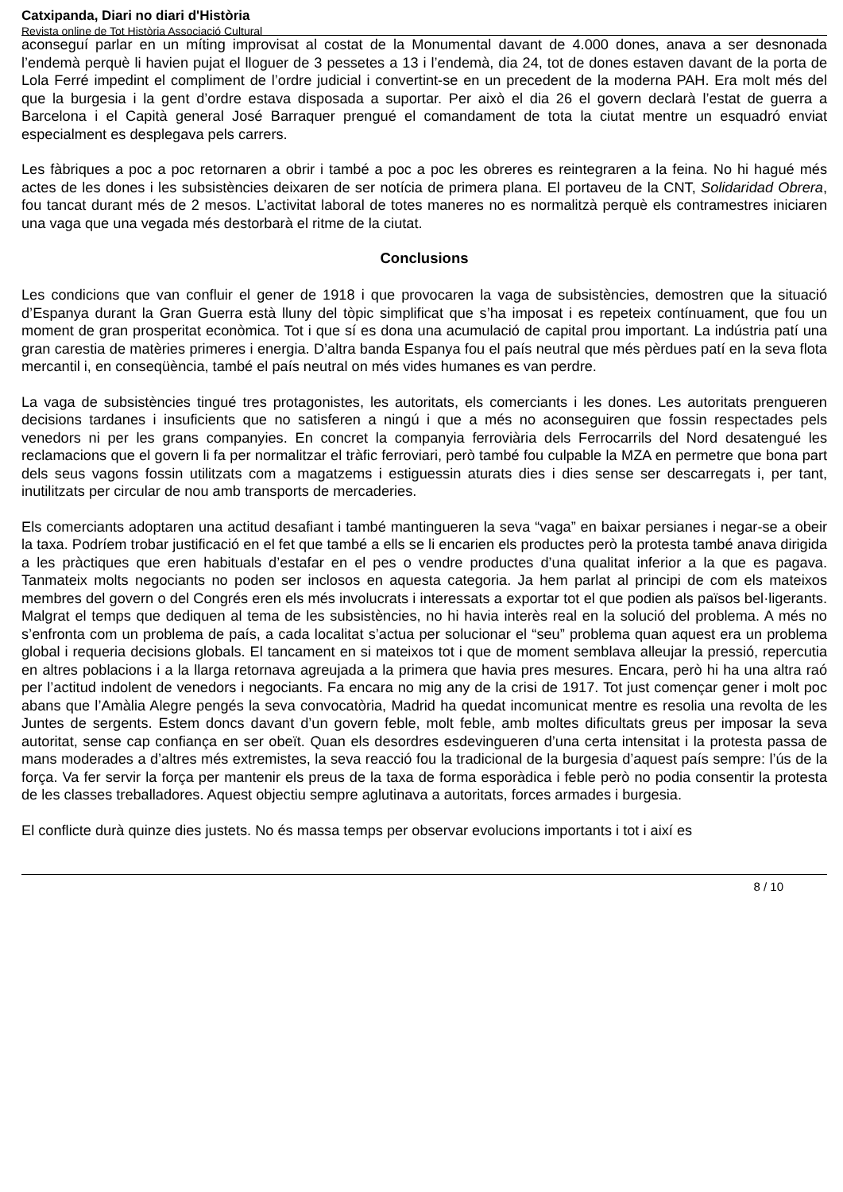Catxipanda, Diari no diari d'Història
Revista online de Tot Història Associació Cultural
aconseguí parlar en un míting improvisat al costat de la Monumental davant de 4.000 dones, anava a ser desnonada l’endemà perquè li havien pujat el lloguer de 3 pessetes a 13 i l’endemà, dia 24, tot de dones estaven davant de la porta de Lola Ferré impedint el compliment de l’ordre judicial i convertint-se en un precedent de la moderna PAH. Era molt més del que la burgesia i la gent d’ordre estava disposada a suportar. Per això el dia 26 el govern declarà l’estat de guerra a Barcelona i el Capità general José Barraquer prengué el comandament de tota la ciutat mentre un esquadró enviat especialment es desplegava pels carrers.
Les fàbriques a poc a poc retornaren a obrir i també a poc a poc les obreres es reintegraren a la feina. No hi hagué més actes de les dones i les subsistències deixaren de ser notícia de primera plana. El portaveu de la CNT, Solidaridad Obrera, fou tancat durant més de 2 mesos. L’activitat laboral de totes maneres no es normalitzà perquè els contramestres iniciaren una vaga que una vegada més destorbarà el ritme de la ciutat.
Conclusions
Les condicions que van confluir el gener de 1918 i que provocaren la vaga de subsistències, demostren que la situació d’Espanya durant la Gran Guerra està lluny del tòpic simplificat que s’ha imposat i es repeteix contínuament, que fou un moment de gran prosperitat econòmica. Tot i que sí es dona una acumulació de capital prou important. La indústria patí una gran carestia de matèries primeres i energia. D’altra banda Espanya fou el país neutral que més pèrdues patí en la seva flota mercantil i, en conseqüència, també el país neutral on més vides humanes es van perdre.
La vaga de subsistències tingué tres protagonistes, les autoritats, els comerciants i les dones. Les autoritats prengueren decisions tardanes i insuficients que no satisferen a ningú i que a més no aconseguiren que fossin respectades pels venedors ni per les grans companyies. En concret la companyia ferroviària dels Ferrocarrils del Nord desatengué les reclamacions que el govern li fa per normalitzar el tràfic ferroviari, però també fou culpable la MZA en permetre que bona part dels seus vagons fossin utilitzats com a magatzems i estiguessin aturats dies i dies sense ser descarregats i, per tant, inutilitzats per circular de nou amb transports de mercaderies.
Els comerciants adoptaren una actitud desafiant i també mantingueren la seva “vaga” en baixar persianes i negar-se a obeir la taxa. Podríem trobar justificació en el fet que també a ells se li encarien els productes però la protesta també anava dirigida a les pràctiques que eren habituals d’estafar en el pes o vendre productes d’una qualitat inferior a la que es pagava. Tanmateix molts negociants no poden ser inclosos en aquesta categoria. Ja hem parlat al principi de com els mateixos membres del govern o del Congrés eren els més involucrats i interessats a exportar tot el que podien als països bel·ligerants. Malgrat el temps que dediquen al tema de les subsistències, no hi havia interès real en la solució del problema. A més no s’enfronta com un problema de país, a cada localitat s’actua per solucionar el “seu” problema quan aquest era un problema global i requeria decisions globals. El tancament en si mateixos tot i que de moment semblava alleujar la pressió, repercutia en altres poblacions i a la llarga retornava agreujada a la primera que havia pres mesures. Encara, però hi ha una altra raó per l’actitud indolent de venedors i negociants. Fa encara no mig any de la crisi de 1917. Tot just començar gener i molt poc abans que l’Amàlia Alegre pengés la seva convocatòria, Madrid ha quedat incomunicat mentre es resolia una revolta de les Juntes de sergents. Estem doncs davant d’un govern feble, molt feble, amb moltes dificultats greus per imposar la seva autoritat, sense cap confiança en ser obeït. Quan els desordres esdevingueren d’una certa intensitat i la protesta passa de mans moderades a d’altres més extremistes, la seva reacció fou la tradicional de la burgesia d’aquest país sempre: l’ús de la força. Va fer servir la força per mantenir els preus de la taxa de forma esporàdica i feble però no podia consentir la protesta de les classes treballadores. Aquest objectiu sempre aglutinava a autoritats, forces armades i burgesia.
El conflicte durà quinze dies justets. No és massa temps per observar evolucions importants i tot i així es
8 / 10